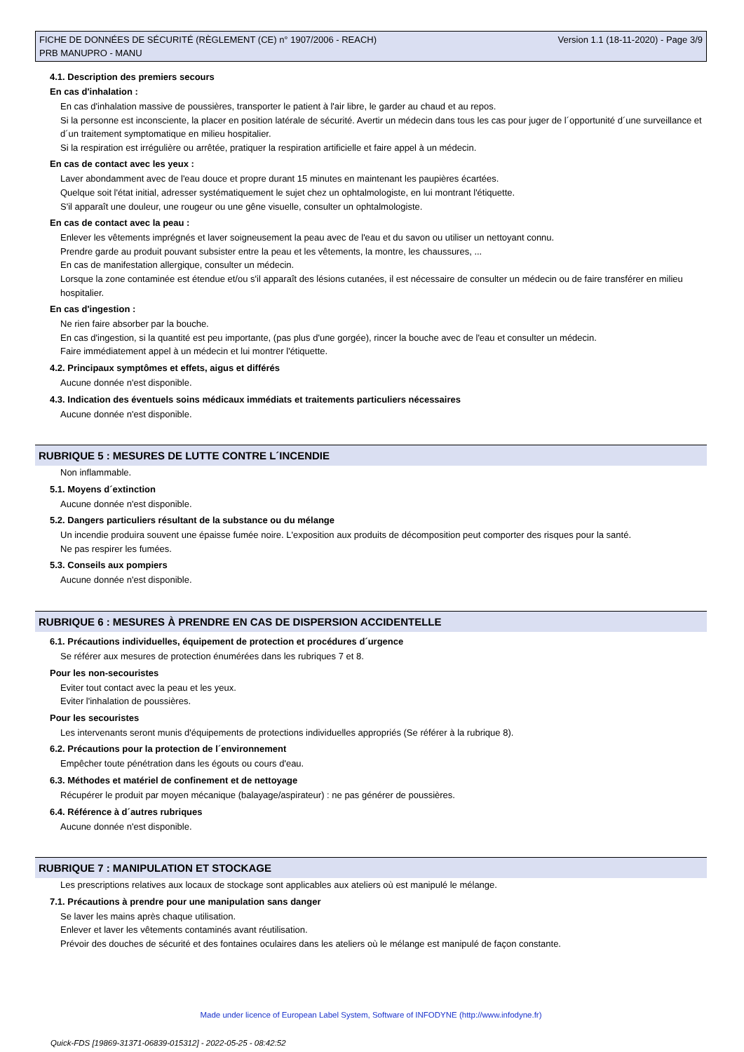FICHE DE DONNÉES DE SÉCURITÉ (RÈGLEMENT (CE) n° 1907/2006 - REACH)
PRB MANUPRO - MANU
Version 1.1 (18-11-2020) - Page 3/9
4.1. Description des premiers secours
En cas d'inhalation :
En cas d'inhalation massive de poussières, transporter le patient à l'air libre, le garder au chaud et au repos.
Si la personne est inconsciente, la placer en position latérale de sécurité. Avertir un médecin dans tous les cas pour juger de l´opportunité d´une surveillance et d´un traitement symptomatique en milieu hospitalier.
Si la respiration est irrégulière ou arrêtée, pratiquer la respiration artificielle et faire appel à un médecin.
En cas de contact avec les yeux :
Laver abondamment avec de l'eau douce et propre durant 15 minutes en maintenant les paupières écartées.
Quelque soit l'état initial, adresser systématiquement le sujet chez un ophtalmologiste, en lui montrant l'étiquette.
S'il apparaît une douleur, une rougeur ou une gêne visuelle, consulter un ophtalmologiste.
En cas de contact avec la peau :
Enlever les vêtements imprégnés et laver soigneusement la peau avec de l'eau et du savon ou utiliser un nettoyant connu.
Prendre garde au produit pouvant subsister entre la peau et les vêtements, la montre, les chaussures, ...
En cas de manifestation allergique, consulter un médecin.
Lorsque la zone contaminée est étendue et/ou s'il apparaît des lésions cutanées, il est nécessaire de consulter un médecin ou de faire transférer en milieu hospitalier.
En cas d'ingestion :
Ne rien faire absorber par la bouche.
En cas d'ingestion, si la quantité est peu importante, (pas plus d'une gorgée), rincer la bouche avec de l'eau et consulter un médecin.
Faire immédiatement appel à un médecin et lui montrer l'étiquette.
4.2. Principaux symptômes et effets, aigus et différés
Aucune donnée n'est disponible.
4.3. Indication des éventuels soins médicaux immédiats et traitements particuliers nécessaires
Aucune donnée n'est disponible.
RUBRIQUE 5 : MESURES DE LUTTE CONTRE L´INCENDIE
Non inflammable.
5.1. Moyens d´extinction
Aucune donnée n'est disponible.
5.2. Dangers particuliers résultant de la substance ou du mélange
Un incendie produira souvent une épaisse fumée noire. L'exposition aux produits de décomposition peut comporter des risques pour la santé.
Ne pas respirer les fumées.
5.3. Conseils aux pompiers
Aucune donnée n'est disponible.
RUBRIQUE 6 : MESURES À PRENDRE EN CAS DE DISPERSION ACCIDENTELLE
6.1. Précautions individuelles, équipement de protection et procédures d´urgence
Se référer aux mesures de protection énumérées dans les rubriques 7 et 8.
Pour les non-secouristes
Eviter tout contact avec la peau et les yeux.
Eviter l'inhalation de poussières.
Pour les secouristes
Les intervenants seront munis d'équipements de protections individuelles appropriés (Se référer à la rubrique 8).
6.2. Précautions pour la protection de l´environnement
Empêcher toute pénétration dans les égouts ou cours d'eau.
6.3. Méthodes et matériel de confinement et de nettoyage
Récupérer le produit par moyen mécanique (balayage/aspirateur) : ne pas générer de poussières.
6.4. Référence à d´autres rubriques
Aucune donnée n'est disponible.
RUBRIQUE 7 : MANIPULATION ET STOCKAGE
Les prescriptions relatives aux locaux de stockage sont applicables aux ateliers où est manipulé le mélange.
7.1. Précautions à prendre pour une manipulation sans danger
Se laver les mains après chaque utilisation.
Enlever et laver les vêtements contaminés avant réutilisation.
Prévoir des douches de sécurité et des fontaines oculaires dans les ateliers où le mélange est manipulé de façon constante.
Made under licence of European Label System, Software of INFODYNE (http://www.infodyne.fr)
Quick-FDS [19869-31371-06839-015312] - 2022-05-25 - 08:42:52